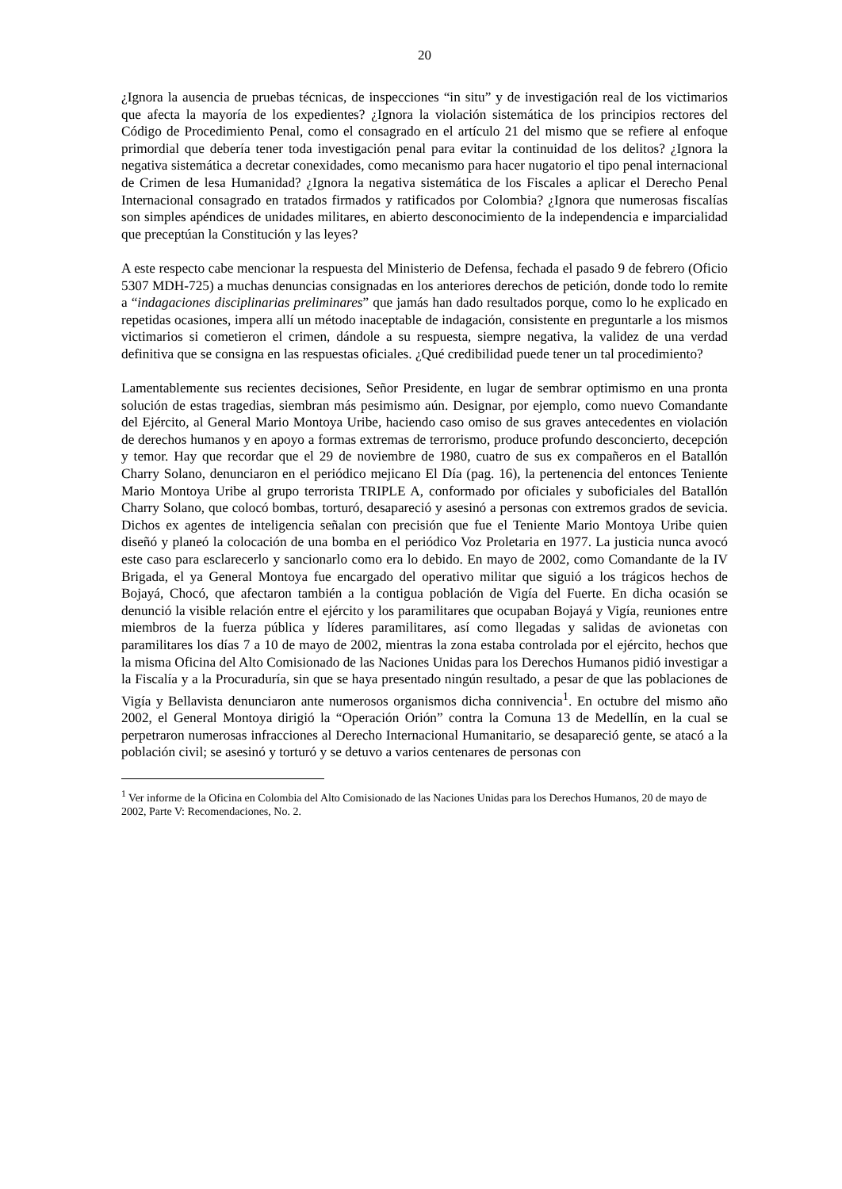20
¿Ignora la ausencia de pruebas técnicas, de inspecciones “in situ” y de investigación real de los victimarios que afecta la mayoría de los expedientes? ¿Ignora la violación sistemática de los principios rectores del Código de Procedimiento Penal, como el consagrado en el artículo 21 del mismo que se refiere al enfoque primordial que debería tener toda investigación penal para evitar la continuidad de los delitos? ¿Ignora la negativa sistemática a decretar conexidades, como mecanismo para hacer nugatorio el tipo penal internacional de Crimen de lesa Humanidad? ¿Ignora la negativa sistemática de los Fiscales a aplicar el Derecho Penal Internacional consagrado en tratados firmados y ratificados por Colombia? ¿Ignora que numerosas fiscalías son simples apéndices de unidades militares, en abierto desconocimiento de la independencia e imparcialidad que preceptúan la Constitución y las leyes?
A este respecto cabe mencionar la respuesta del Ministerio de Defensa, fechada el pasado 9 de febrero (Oficio 5307 MDH-725) a muchas denuncias consignadas en los anteriores derechos de petición, donde todo lo remite a “indagaciones disciplinarias preliminares” que jamás han dado resultados porque, como lo he explicado en repetidas ocasiones, impera allí un método inaceptable de indagación, consistente en preguntarle a los mismos victimarios si cometieron el crimen, dándole a su respuesta, siempre negativa, la validez de una verdad definitiva que se consigna en las respuestas oficiales. ¿Qué credibilidad puede tener un tal procedimiento?
Lamentablemente sus recientes decisiones, Señor Presidente, en lugar de sembrar optimismo en una pronta solución de estas tragedias, siembran más pesimismo aún. Designar, por ejemplo, como nuevo Comandante del Ejército, al General Mario Montoya Uribe, haciendo caso omiso de sus graves antecedentes en violación de derechos humanos y en apoyo a formas extremas de terrorismo, produce profundo desconcierto, decepción y temor. Hay que recordar que el 29 de noviembre de 1980, cuatro de sus ex compañeros en el Batallón Charry Solano, denunciaron en el periódico mejicano El Día (pag. 16), la pertenencia del entonces Teniente Mario Montoya Uribe al grupo terrorista TRIPLE A, conformado por oficiales y suboficiales del Batallón Charry Solano, que colocó bombas, torturó, desapareció y asesinó a personas con extremos grados de sevicia. Dichos ex agentes de inteligencia señalan con precisión que fue el Teniente Mario Montoya Uribe quien diseñó y planeó la colocación de una bomba en el periódico Voz Proletaria en 1977. La justicia nunca avocó este caso para esclarecerlo y sancionarlo como era lo debido. En mayo de 2002, como Comandante de la IV Brigada, el ya General Montoya fue encargado del operativo militar que siguió a los trágicos hechos de Bojayá, Chocó, que afectaron también a la contigua población de Vigía del Fuerte. En dicha ocasión se denunció la visible relación entre el ejército y los paramilitares que ocupaban Bojayá y Vigía, reuniones entre miembros de la fuerza pública y líderes paramilitares, así como llegadas y salidas de avionetas con paramilitares los días 7 a 10 de mayo de 2002, mientras la zona estaba controlada por el ejército, hechos que la misma Oficina del Alto Comisionado de las Naciones Unidas para los Derechos Humanos pidió investigar a la Fiscalía y a la Procuraduría, sin que se haya presentado ningún resultado, a pesar de que las poblaciones de Vigía y Bellavista denunciaron ante numerosos organismos dicha connivencia<sup>1</sup>. En octubre del mismo año 2002, el General Montoya dirigió la “Operación Orión” contra la Comuna 13 de Medellín, en la cual se perpetraron numerosas infracciones al Derecho Internacional Humanitario, se desapareció gente, se atacó a la población civil; se asesinó y torturó y se detuvo a varios centenares de personas con
<sup>1</sup> Ver informe de la Oficina en Colombia del Alto Comisionado de las Naciones Unidas para los Derechos Humanos, 20 de mayo de 2002, Parte V: Recomendaciones, No. 2.